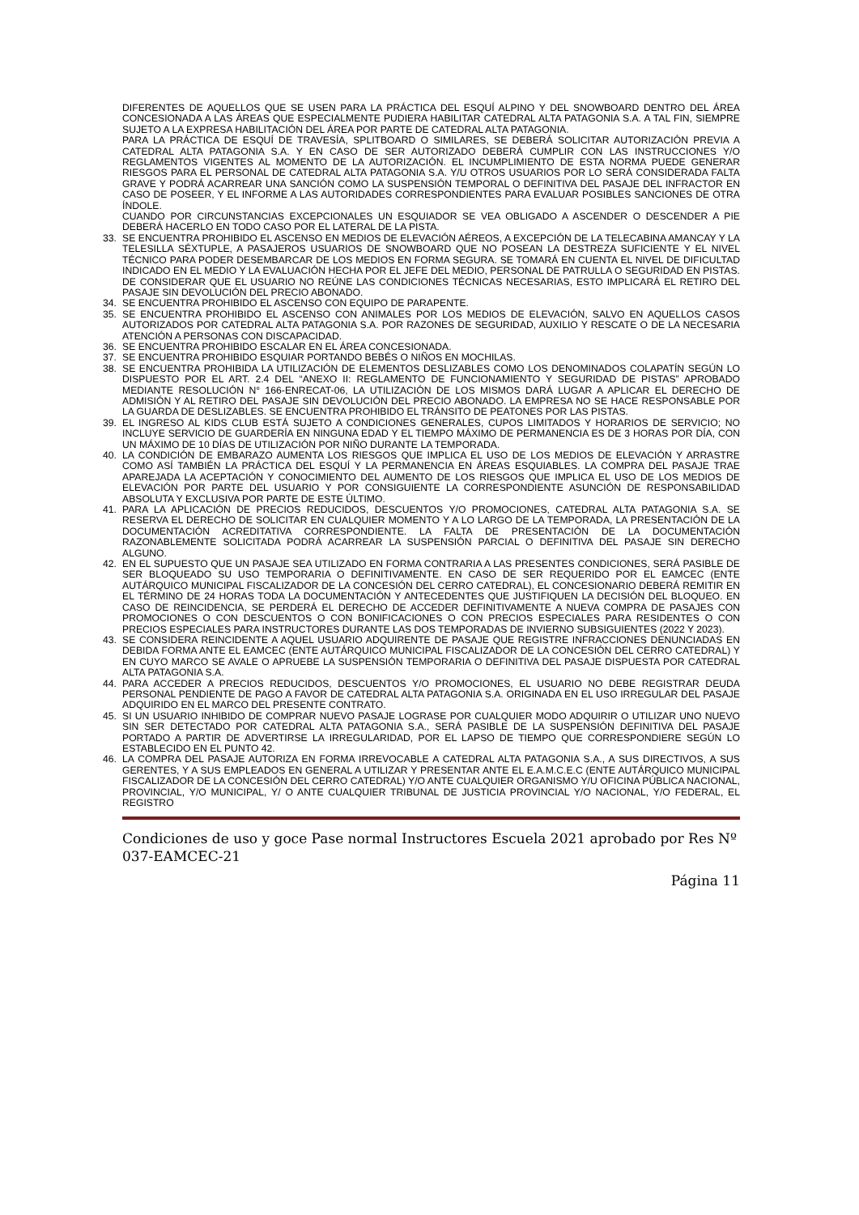DIFERENTES DE AQUELLOS QUE SE USEN PARA LA PRÁCTICA DEL ESQUÍ ALPINO Y DEL SNOWBOARD DENTRO DEL ÁREA CONCESIONADA A LAS ÁREAS QUE ESPECIALMENTE PUDIERA HABILITAR CATEDRAL ALTA PATAGONIA S.A. A TAL FIN, SIEMPRE SUJETO A LA EXPRESA HABILITACIÓN DEL ÁREA POR PARTE DE CATEDRAL ALTA PATAGONIA.
PARA LA PRÁCTICA DE ESQUÍ DE TRAVESÍA, SPLITBOARD O SIMILARES, SE DEBERÁ SOLICITAR AUTORIZACIÓN PREVIA A CATEDRAL ALTA PATAGONIA S.A. Y EN CASO DE SER AUTORIZADO DEBERÁ CUMPLIR CON LAS INSTRUCCIONES Y/O REGLAMENTOS VIGENTES AL MOMENTO DE LA AUTORIZACIÓN. EL INCUMPLIMIENTO DE ESTA NORMA PUEDE GENERAR RIESGOS PARA EL PERSONAL DE CATEDRAL ALTA PATAGONIA S.A. Y/U OTROS USUARIOS POR LO SERÁ CONSIDERADA FALTA GRAVE Y PODRÁ ACARREAR UNA SANCIÓN COMO LA SUSPENSIÓN TEMPORAL O DEFINITIVA DEL PASAJE DEL INFRACTOR EN CASO DE POSEER, Y EL INFORME A LAS AUTORIDADES CORRESPONDIENTES PARA EVALUAR POSIBLES SANCIONES DE OTRA ÍNDOLE.
CUANDO POR CIRCUNSTANCIAS EXCEPCIONALES UN ESQUIADOR SE VEA OBLIGADO A ASCENDER O DESCENDER A PIE DEBERÁ HACERLO EN TODO CASO POR EL LATERAL DE LA PISTA.
33. SE ENCUENTRA PROHIBIDO EL ASCENSO EN MEDIOS DE ELEVACIÓN AÉREOS, A EXCEPCIÓN DE LA TELECABINA AMANCAY Y LA TELESILLA SÉXTUPLE, A PASAJEROS USUARIOS DE SNOWBOARD QUE NO POSEAN LA DESTREZA SUFICIENTE Y EL NIVEL TÉCNICO PARA PODER DESEMBARCAR DE LOS MEDIOS EN FORMA SEGURA. SE TOMARÁ EN CUENTA EL NIVEL DE DIFICULTAD INDICADO EN EL MEDIO Y LA EVALUACIÓN HECHA POR EL JEFE DEL MEDIO, PERSONAL DE PATRULLA O SEGURIDAD EN PISTAS. DE CONSIDERAR QUE EL USUARIO NO REÚNE LAS CONDICIONES TÉCNICAS NECESARIAS, ESTO IMPLICARÁ EL RETIRO DEL PASAJE SIN DEVOLUCIÓN DEL PRECIO ABONADO.
34. SE ENCUENTRA PROHIBIDO EL ASCENSO CON EQUIPO DE PARAPENTE.
35. SE ENCUENTRA PROHIBIDO EL ASCENSO CON ANIMALES POR LOS MEDIOS DE ELEVACIÓN, SALVO EN AQUELLOS CASOS AUTORIZADOS POR CATEDRAL ALTA PATAGONIA S.A. POR RAZONES DE SEGURIDAD, AUXILIO Y RESCATE O DE LA NECESARIA ATENCIÓN A PERSONAS CON DISCAPACIDAD.
36. SE ENCUENTRA PROHIBIDO ESCALAR EN EL ÁREA CONCESIONADA.
37. SE ENCUENTRA PROHIBIDO ESQUIAR PORTANDO BEBÉS O NIÑOS EN MOCHILAS.
38. SE ENCUENTRA PROHIBIDA LA UTILIZACIÓN DE ELEMENTOS DESLIZABLES COMO LOS DENOMINADOS COLAPATÍN SEGÚN LO DISPUESTO POR EL ART. 2.4 DEL “ANEXO II: REGLAMENTO DE FUNCIONAMIENTO Y SEGURIDAD DE PISTAS” APROBADO MEDIANTE RESOLUCIÓN N° 166-ENRECAT-06, LA UTILIZACIÓN DE LOS MISMOS DARÁ LUGAR A APLICAR EL DERECHO DE ADMISIÓN Y AL RETIRO DEL PASAJE SIN DEVOLUCIÓN DEL PRECIO ABONADO. LA EMPRESA NO SE HACE RESPONSABLE POR LA GUARDA DE DESLIZABLES. SE ENCUENTRA PROHIBIDO EL TRÁNSITO DE PEATONES POR LAS PISTAS.
39. EL INGRESO AL KIDS CLUB ESTÁ SUJETO A CONDICIONES GENERALES, CUPOS LIMITADOS Y HORARIOS DE SERVICIO; NO INCLUYE SERVICIO DE GUARDERÍA EN NINGUNA EDAD Y EL TIEMPO MÁXIMO DE PERMANENCIA ES DE 3 HORAS POR DÍA, CON UN MÁXIMO DE 10 DÍAS DE UTILIZACIÓN POR NIÑO DURANTE LA TEMPORADA.
40. LA CONDICIÓN DE EMBARAZO AUMENTA LOS RIESGOS QUE IMPLICA EL USO DE LOS MEDIOS DE ELEVACIÓN Y ARRASTRE COMO ASÍ TAMBIÉN LA PRÁCTICA DEL ESQUÍ Y LA PERMANENCIA EN ÁREAS ESQUIABLES. LA COMPRA DEL PASAJE TRAE APAREJADA LA ACEPTACIÓN Y CONOCIMIENTO DEL AUMENTO DE LOS RIESGOS QUE IMPLICA EL USO DE LOS MEDIOS DE ELEVACIÓN POR PARTE DEL USUARIO Y POR CONSIGUIENTE LA CORRESPONDIENTE ASUNCIÓN DE RESPONSABILIDAD ABSOLUTA Y EXCLUSIVA POR PARTE DE ESTE ÚLTIMO.
41. PARA LA APLICACIÓN DE PRECIOS REDUCIDOS, DESCUENTOS Y/O PROMOCIONES, CATEDRAL ALTA PATAGONIA S.A. SE RESERVA EL DERECHO DE SOLICITAR EN CUALQUIER MOMENTO Y A LO LARGO DE LA TEMPORADA, LA PRESENTACIÓN DE LA DOCUMENTACIÓN ACREDITATIVA CORRESPONDIENTE. LA FALTA DE PRESENTACIÓN DE LA DOCUMENTACIÓN RAZONABLEMENTE SOLICITADA PODRÁ ACARREAR LA SUSPENSIÓN PARCIAL O DEFINITIVA DEL PASAJE SIN DERECHO ALGUNO.
42. EN EL SUPUESTO QUE UN PASAJE SEA UTILIZADO EN FORMA CONTRARIA A LAS PRESENTES CONDICIONES, SERÁ PASIBLE DE SER BLOQUEADO SU USO TEMPORARIA O DEFINITIVAMENTE. EN CASO DE SER REQUERIDO POR EL EAMCEC (ENTE AUTÁRQUICO MUNICIPAL FISCALIZADOR DE LA CONCESIÓN DEL CERRO CATEDRAL), EL CONCESIONARIO DEBERÁ REMITIR EN EL TÉRMINO DE 24 HORAS TODA LA DOCUMENTACIÓN Y ANTECEDENTES QUE JUSTIFIQUEN LA DECISIÓN DEL BLOQUEO. EN CASO DE REINCIDENCIA, SE PERDERÁ EL DERECHO DE ACCEDER DEFINITIVAMENTE A NUEVA COMPRA DE PASAJES CON PROMOCIONES O CON DESCUENTOS O CON BONIFICACIONES O CON PRECIOS ESPECIALES PARA RESIDENTES O CON PRECIOS ESPECIALES PARA INSTRUCTORES DURANTE LAS DOS TEMPORADAS DE INVIERNO SUBSIGUIENTES (2022 Y 2023).
43. SE CONSIDERA REINCIDENTE A AQUEL USUARIO ADQUIRENTE DE PASAJE QUE REGISTRE INFRACCIONES DENUNCIADAS EN DEBIDA FORMA ANTE EL EAMCEC (ENTE AUTÁRQUICO MUNICIPAL FISCALIZADOR DE LA CONCESIÓN DEL CERRO CATEDRAL) Y EN CUYO MARCO SE AVALE O APRUEBE LA SUSPENSIÓN TEMPORARIA O DEFINITIVA DEL PASAJE DISPUESTA POR CATEDRAL ALTA PATAGONIA S.A.
44. PARA ACCEDER A PRECIOS REDUCIDOS, DESCUENTOS Y/O PROMOCIONES, EL USUARIO NO DEBE REGISTRAR DEUDA PERSONAL PENDIENTE DE PAGO A FAVOR DE CATEDRAL ALTA PATAGONIA S.A. ORIGINADA EN EL USO IRREGULAR DEL PASAJE ADQUIRIDO EN EL MARCO DEL PRESENTE CONTRATO.
45. SI UN USUARIO INHIBIDO DE COMPRAR NUEVO PASAJE LOGRASE POR CUALQUIER MODO ADQUIRIR O UTILIZAR UNO NUEVO SIN SER DETECTADO POR CATEDRAL ALTA PATAGONIA S.A., SERÁ PASIBLE DE LA SUSPENSIÓN DEFINITIVA DEL PASAJE PORTADO A PARTIR DE ADVERTIRSE LA IRREGULARIDAD, POR EL LAPSO DE TIEMPO QUE CORRESPONDIERE SEGÚN LO ESTABLECIDO EN EL PUNTO 42.
46. LA COMPRA DEL PASAJE AUTORIZA EN FORMA IRREVOCABLE A CATEDRAL ALTA PATAGONIA S.A., A SUS DIRECTIVOS, A SUS GERENTES, Y A SUS EMPLEADOS EN GENERAL A UTILIZAR Y PRESENTAR ANTE EL E.A.M.C.E.C (ENTE AUTÁRQUICO MUNICIPAL FISCALIZADOR DE LA CONCESIÓN DEL CERRO CATEDRAL) Y/O ANTE CUALQUIER ORGANISMO Y/U OFICINA PÚBLICA NACIONAL, PROVINCIAL, Y/O MUNICIPAL, Y/ O ANTE CUALQUIER TRIBUNAL DE JUSTICIA PROVINCIAL Y/O NACIONAL, Y/O FEDERAL, EL REGISTRO
Condiciones de uso y goce Pase normal Instructores Escuela 2021 aprobado por Res Nº 037-EAMCEC-21
Página 11